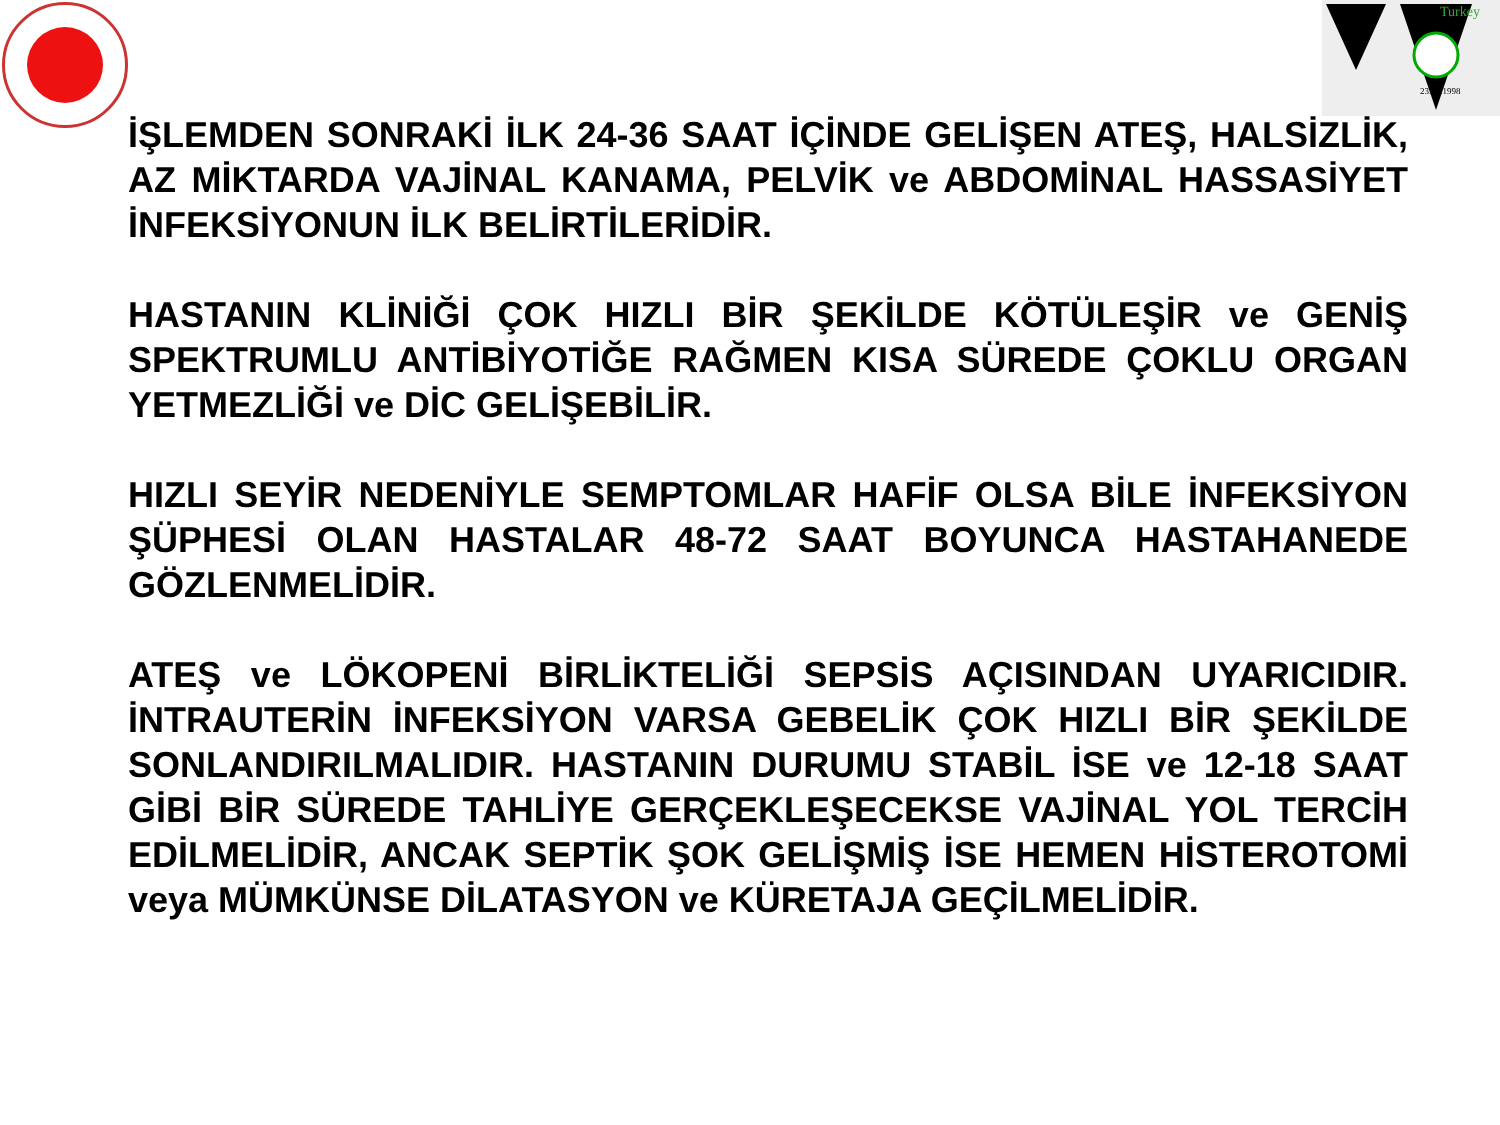Turkey
23.06.1998
İŞLEMDEN SONRAKİ İLK 24-36 SAAT İÇİNDE GELİŞEN ATEŞ, HALSİZLİK, AZ MİKTARDA VAJİNAL KANAMA, PELVİK ve ABDOMİNAL HASSASİYET İNFEKSİYONUN İLK BELİRTİLERİDİR.
HASTANIN KLİNİĞİ ÇOK HIZLI BİR ŞEKİLDE KÖTÜLEŞİR ve GENİŞ SPEKTRUMLU ANTİBİYOTİĞE RAĞMEN KISA SÜREDE ÇOKLU ORGAN YETMEZLİĞİ ve DİC GELİŞEBİLİR.
HIZLI SEYİR NEDENİYLE SEMPTOMLAR HAFİF OLSA BİLE İNFEKSİYON ŞÜPHESİ OLAN HASTALAR 48-72 SAAT BOYUNCA HASTAHANEDE GÖZLENMELİDİR.
ATEŞ ve LÖKOPENİ BİRLİKTELİĞİ SEPSİS AÇISINDAN UYARICIDIR. İNTRAUTERİN İNFEKSİYON VARSA GEBELİK ÇOK HIZLI BİR ŞEKİLDE SONLANDIRILMALIDIR. HASTANIN DURUMU STABİL İSE ve 12-18 SAAT GİBİ BİR SÜREDE TAHLİYE GERÇEKLEŞECEKSE VAJİNAL YOL TERCİH EDİLMELİDİR, ANCAK SEPTİK ŞOK GELİŞMİŞ İSE HEMEN HİSTEROTOMİ veya MÜMKÜNSE DİLATASYON ve KÜRETAJA GEÇİLMELİDİR.